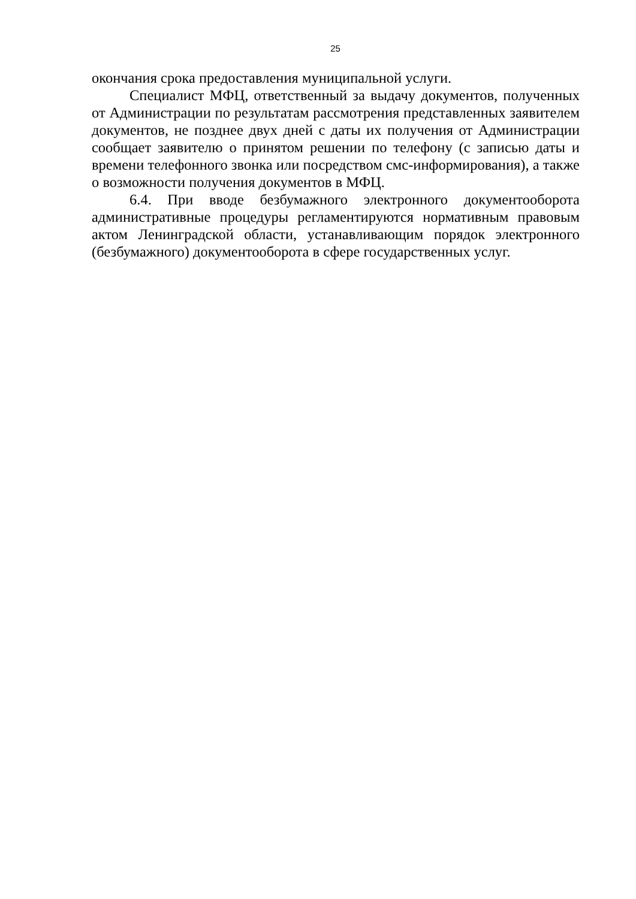25
окончания срока предоставления муниципальной услуги.
Специалист МФЦ, ответственный за выдачу документов, полученных от Администрации по результатам рассмотрения представленных заявителем документов, не позднее двух дней с даты их получения от Администрации сообщает заявителю о принятом решении по телефону (с записью даты и времени телефонного звонка или посредством смс-информирования), а также о возможности получения документов в МФЦ.
6.4. При вводе безбумажного электронного документооборота административные процедуры регламентируются нормативным правовым актом Ленинградской области, устанавливающим порядок электронного (безбумажного) документооборота в сфере государственных услуг.